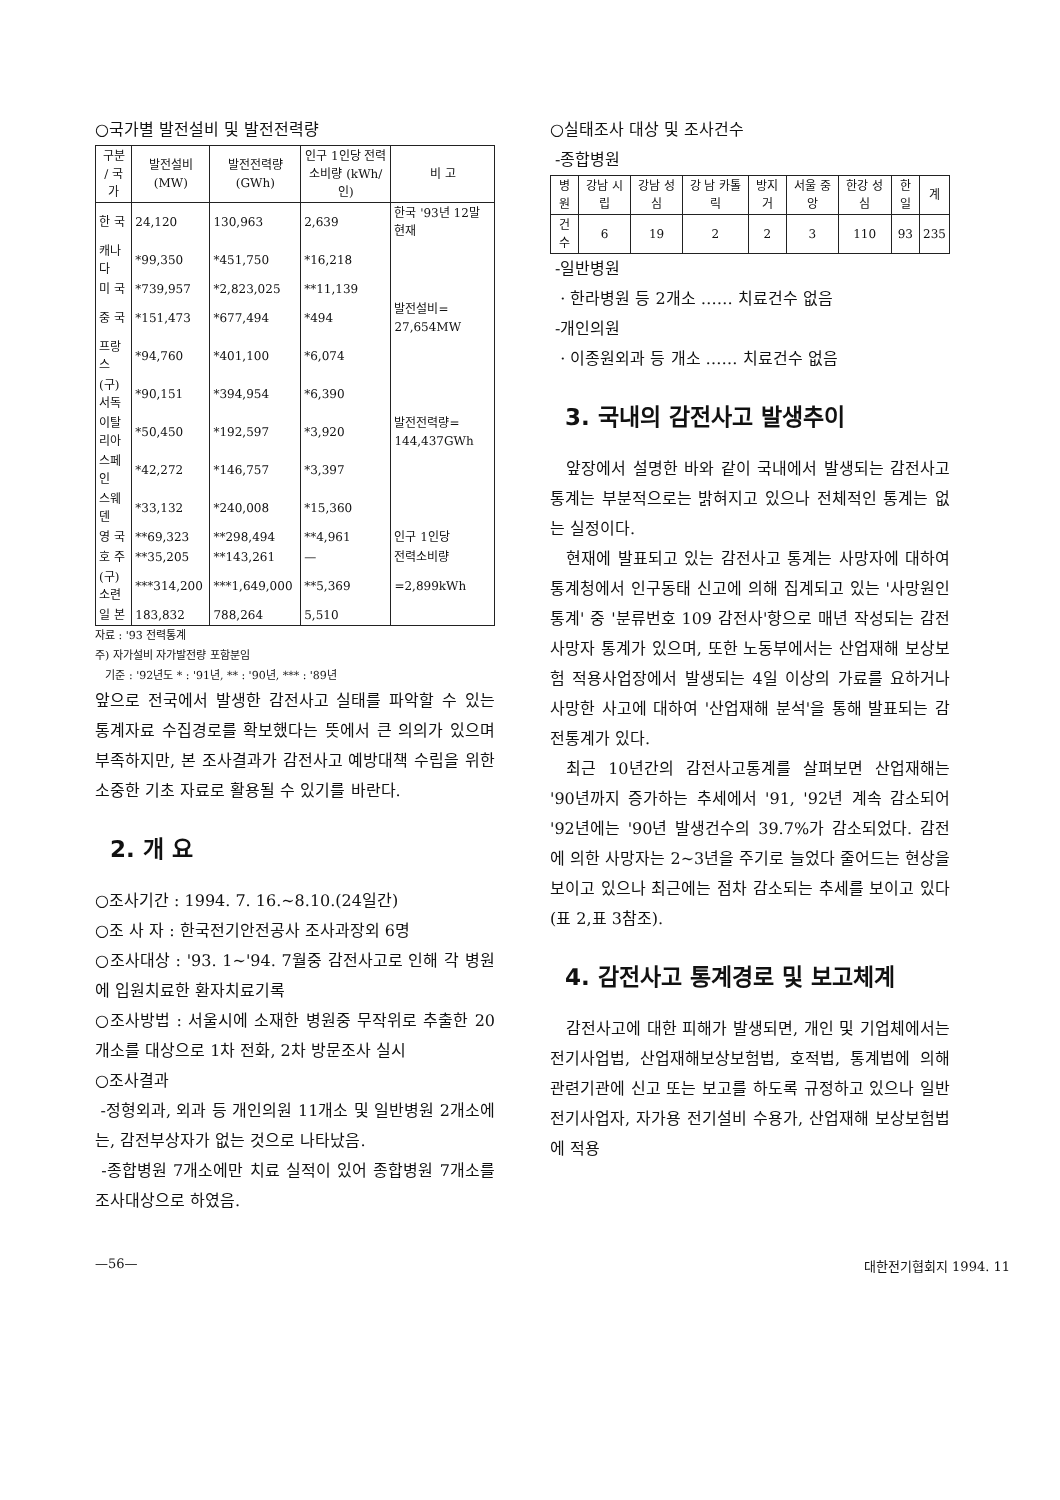○국가별 발전설비 및 발전전력량
| 구분 / 국가 | 발전설비 (MW) | 발전전력량 (GWh) | 인구 1인당 전력소비량 (kWh/인) | 비 고 |
| --- | --- | --- | --- | --- |
| 한 국 | 24,120 | 130,963 | 2,639 | 한국 '93년 12말 현재 |
| 캐나다 | *99,350 | *451,750 | *16,218 | |
| 미 국 | *739,957 | *2,823,025 | **11,139 | |
| 중 국 | *151,473 | *677,494 | *494 | 발전설비= 27,654MW |
| 프랑스 | *94,760 | *401,100 | *6,074 | |
| (구)서독 | *90,151 | *394,954 | *6,390 | |
| 이탈리아 | *50,450 | *192,597 | *3,920 | 발전전력량= 144,437GWh |
| 스페인 | *42,272 | *146,757 | *3,397 | |
| 스웨덴 | *33,132 | *240,008 | *15,360 | |
| 영 국 | **69,323 | **298,494 | **4,961 | 인구 1인당 |
| 호 주 | **35,205 | **143,261 | — | 전력소비량 |
| (구)소련 | ***314,200 | ***1,649,000 | **5,369 | =2,899kWh |
| 일 본 | 183,832 | 788,264 | 5,510 | |
자료 : '93 전력통계
주) 자가설비 자가발전량 포함분임
기준 : '92년도 * : '91년, ** : '90년, *** : '89년
앞으로 전국에서 발생한 감전사고 실태를 파악할 수 있는 통계자료 수집경로를 확보했다는 뜻에서 큰 의의가 있으며 부족하지만, 본 조사결과가 감전사고 예방대책 수립을 위한 소중한 기초 자료로 활용될 수 있기를 바란다.
2. 개 요
○조사기간 : 1994. 7. 16.~8.10.(24일간)
○조 사 자 : 한국전기안전공사 조사과장외 6명
○조사대상 : '93. 1~'94. 7월중 감전사고로 인해 각 병원에 입원치료한 환자치료기록
○조사방법 : 서울시에 소재한 병원중 무작위로 추출한 20개소를 대상으로 1차 전화, 2차 방문조사 실시
○조사결과
-정형외과, 외과 등 개인의원 11개소 및 일반병원 2개소에는, 감전부상자가 없는 것으로 나타났음.
-종합병원 7개소에만 치료 실적이 있어 종합병원 7개소를 조사대상으로 하였음.
○실태조사 대상 및 조사건수
-종합병원
| 병원 | 강남 시립 | 강남 성심 | 강 남 카톨릭 | 방지거 | 서울 중앙 | 한강 성심 | 한일 | 계 |
| --- | --- | --- | --- | --- | --- | --- | --- | --- |
| 건수 | 6 | 19 | 2 | 2 | 3 | 110 | 93 | 235 |
-일반병원
· 한라병원 등 2개소 …… 치료건수 없음
-개인의원
· 이종원외과 등 개소 …… 치료건수 없음
3. 국내의 감전사고 발생추이
앞장에서 설명한 바와 같이 국내에서 발생되는 감전사고 통계는 부분적으로는 밝혀지고 있으나 전체적인 통계는 없는 실정이다.
현재에 발표되고 있는 감전사고 통계는 사망자에 대하여 통계청에서 인구동태 신고에 의해 집계되고 있는 '사망원인통계' 중 '분류번호 109 감전사'항으로 매년 작성되는 감전사망자 통계가 있으며, 또한 노동부에서는 산업재해 보상보험 적용사업장에서 발생되는 4일 이상의 가료를 요하거나 사망한 사고에 대하여 '산업재해 분석'을 통해 발표되는 감전통계가 있다.
최근 10년간의 감전사고통계를 살펴보면 산업재해는 '90년까지 증가하는 추세에서 '91, '92년 계속 감소되어 '92년에는 '90년 발생건수의 39.7%가 감소되었다. 감전에 의한 사망자는 2~3년을 주기로 늘었다 줄어드는 현상을 보이고 있으나 최근에는 점차 감소되는 추세를 보이고 있다(표 2,표 3참조).
4. 감전사고 통계경로 및 보고체계
감전사고에 대한 피해가 발생되면, 개인 및 기업체에서는 전기사업법, 산업재해보상보험법, 호적법, 통계법에 의해 관련기관에 신고 또는 보고를 하도록 규정하고 있으나 일반전기사업자, 자가용 전기설비 수용가, 산업재해 보상보험법에 적용
—56— 대한전기협회지 1994. 11